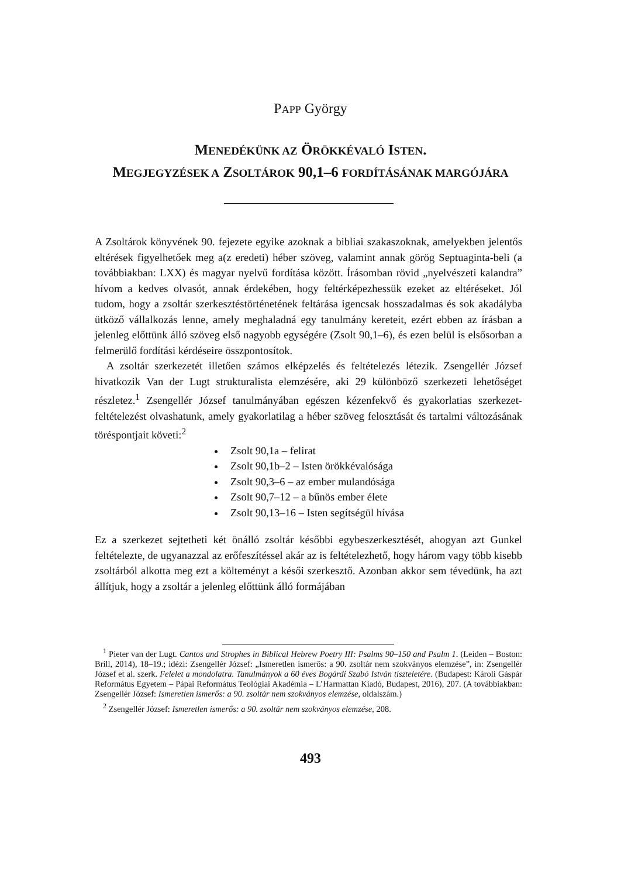PAPP György
MENEDÉKÜNK AZ ÖRÖKKÉVALÓ ISTEN.
MEGJEGYZÉSEK A ZSOLTÁROK 90,1–6 FORDÍTÁSÁNAK MARGÓJÁRA
A Zsoltárok könyvének 90. fejezete egyike azoknak a bibliai szakaszoknak, amelyekben jelentős eltérések figyelhetőek meg a(z eredeti) héber szöveg, valamint annak görög Septuaginta-beli (a továbbiakban: LXX) és magyar nyelvű fordítása között. Írásomban rövid „nyelvészeti kalandra” hívom a kedves olvasót, annak érdekében, hogy feltérképezhessük ezeket az eltéréseket. Jól tudom, hogy a zsoltár szerkesztéstörténetének feltárása igencsak hosszadalmas és sok akadályba ütköző vállalkozás lenne, amely meghaladná egy tanulmány kereteit, ezért ebben az írásban a jelenleg előttünk álló szöveg első nagyobb egységére (Zsolt 90,1–6), és ezen belül is elsősorban a felmerülő fordítási kérdéseire összpontosítok.
A zsoltár szerkezetét illetően számos elképzelés és feltételezés létezik. Zsengellér József hivatkozik Van der Lugt strukturalista elemzésére, aki 29 különböző szerkezeti lehetőséget részletez.<sup>1</sup> Zsengellér József tanulmányában egészen kézenfekvő és gyakorlatias szerkezet-feltételezést olvashatunk, amely gyakorlatilag a héber szöveg felosztását és tartalmi változásának töréspontjait követi:<sup>2</sup>
Zsolt 90,1a – felirat
Zsolt 90,1b–2 – Isten örökkévalósága
Zsolt 90,3–6 – az ember mulandósága
Zsolt 90,7–12 – a bűnös ember élete
Zsolt 90,13–16 – Isten segítségül hívása
Ez a szerkezet sejtetheti két önálló zsoltár későbbi egybeszerkesztését, ahogyan azt Gunkel feltételezte, de ugyanazzal az erőfeszítéssel akár az is feltételezhető, hogy három vagy több kisebb zsoltárból alkotta meg ezt a költeményt a késői szerkesztő. Azonban akkor sem tévedünk, ha azt állítjuk, hogy a zsoltár a jelenleg előttünk álló formájában
<sup>1</sup> Pieter van der Lugt. Cantos and Strophes in Biblical Hebrew Poetry III: Psalms 90–150 and Psalm 1. (Leiden – Boston: Brill, 2014), 18–19.; idézi: Zsengellér József: „Ismeretlen ismerős: a 90. zsoltár nem szokványos elemzése”, in: Zsengellér József et al. szerk. Felelet a mondolatra. Tanulmányok a 60 éves Bogárdi Szabó István tiszteletére. (Budapest: Károli Gáspár Református Egyetem – Pápai Református Teológiai Akadémia – L’Harmattan Kiadó, Budapest, 2016), 207. (A továbbiakban: Zsengellér József: Ismeretlen ismerős: a 90. zsoltár nem szokványos elemzése, oldalszám.)
<sup>2</sup> Zsengellér József: Ismeretlen ismerős: a 90. zsoltár nem szokványos elemzése, 208.
493